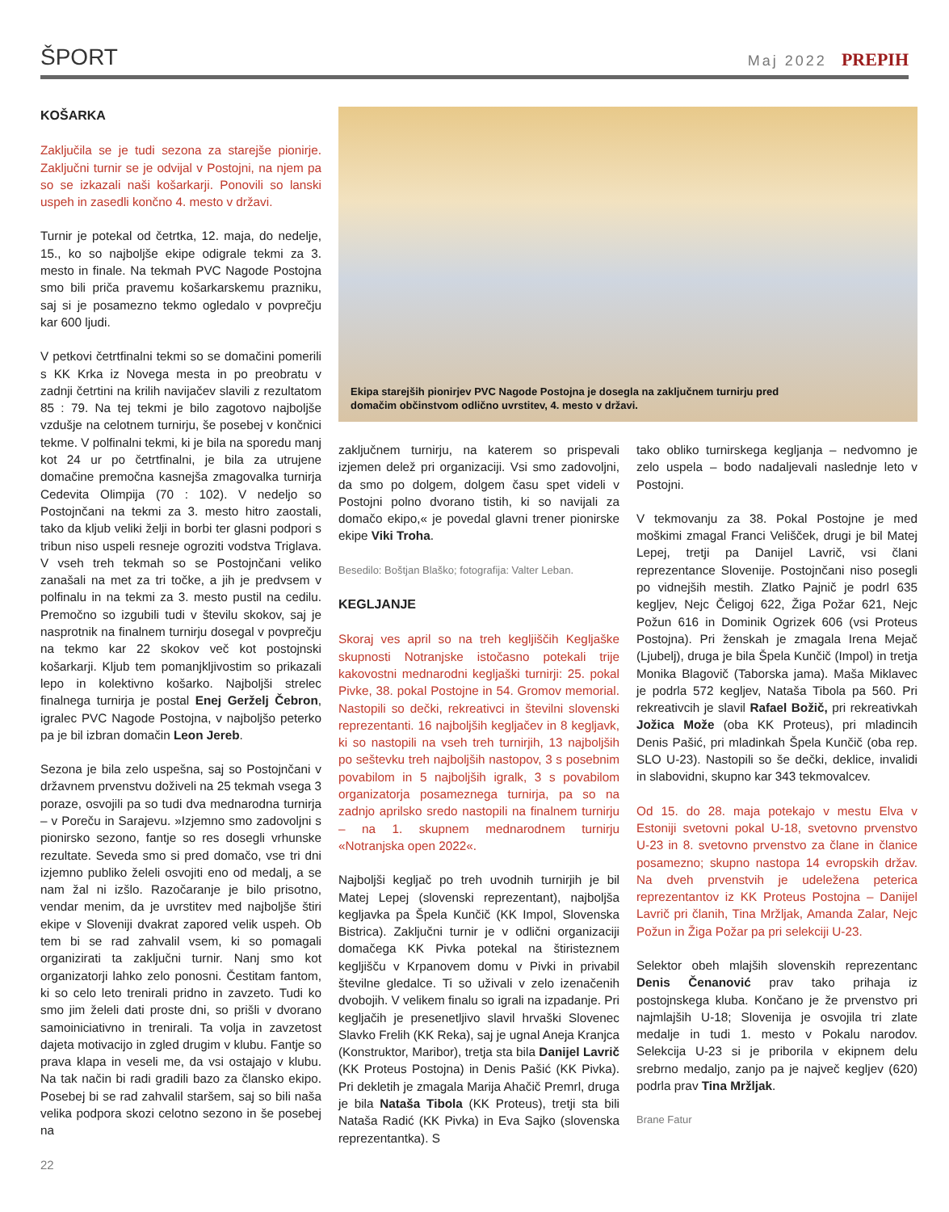ŠPORT
Maj 2022 PREPIH
KOŠARKA
Zaključila se je tudi sezona za starejše pionirje. Zaključni turnir se je odvijal v Postojni, na njem pa so se izkazali naši košarkarji. Ponovili so lanski uspeh in zasedli končno 4. mesto v državi.
Turnir je potekal od četrtka, 12. maja, do nedelje, 15., ko so najboljše ekipe odigrale tekmi za 3. mesto in finale. Na tekmah PVC Nagode Postojna smo bili priča pravemu košarkarskemu prazniku, saj si je posamezno tekmo ogledalo v povprečju kar 600 ljudi.
V petkovi četrtfinalni tekmi so se domačini pomerili s KK Krka iz Novega mesta in po preobratu v zadnji četrtini na krilih navijačev slavili z rezultatom 85 : 79. Na tej tekmi je bilo zagotovo najboljše vzdušje na celotnem turnirju, še posebej v končnici tekme. V polfinalni tekmi, ki je bila na sporedu manj kot 24 ur po četrtfinalni, je bila za utrujene domačine premočna kasnejša zmagovalka turnirja Cedevita Olimpija (70 : 102). V nedeljo so Postojnčani na tekmi za 3. mesto hitro zaostali, tako da kljub veliki želji in borbi ter glasni podpori s tribun niso uspeli resneje ogroziti vodstva Triglava. V vseh treh tekmah so se Postojnčani veliko zanašali na met za tri točke, a jih je predvsem v polfinalu in na tekmi za 3. mesto pustil na cedilu. Premočno so izgubili tudi v številu skokov, saj je nasprotnik na finalnem turnirju dosegal v povprečju na tekmo kar 22 skokov več kot postojnski košarkarji. Kljub tem pomanjkljivostim so prikazali lepo in kolektivno košarko. Najboljši strelec finalnega turnirja je postal Enej Gerželj Čebron, igralec PVC Nagode Postojna, v najboljšo peterko pa je bil izbran domačin Leon Jereb.
Sezona je bila zelo uspešna, saj so Postojnčani v državnem prvenstvu doživeli na 25 tekmah vsega 3 poraze, osvojili pa so tudi dva mednarodna turnirja – v Poreču in Sarajevu. »Izjemno smo zadovoljni s pionirsko sezono, fantje so res dosegli vrhunske rezultate. Seveda smo si pred domačo, vse tri dni izjemno publiko želeli osvojiti eno od medalj, a se nam žal ni izšlo. Razočaranje je bilo prisotno, vendar menim, da je uvrstitev med najboljše štiri ekipe v Sloveniji dvakrat zapored velik uspeh. Ob tem bi se rad zahvalil vsem, ki so pomagali organizirati ta zaključni turnir. Nanj smo kot organizatorji lahko zelo ponosni. Čestitam fantom, ki so celo leto trenirali pridno in zavzeto. Tudi ko smo jim želeli dati proste dni, so prišli v dvorano samoiniciativno in trenirali. Ta volja in zavzetost dajeta motivacijo in zgled drugim v klubu. Fantje so prava klapa in veseli me, da vsi ostajajo v klubu. Na tak način bi radi gradili bazo za člansko ekipo. Posebej bi se rad zahvalil staršem, saj so bili naša velika podpora skozi celotno sezono in še posebej na
22
Ekipa starejših pionirjev PVC Nagode Postojna je dosegla na zaključnem turnirju pred
domačim občinstvom odlično uvrstitev, 4. mesto v državi.
zaključnem turnirju, na katerem so prispevali izjemen delež pri organizaciji. Vsi smo zadovoljni, da smo po dolgem, dolgem času spet videli v Postojni polno dvorano tistih, ki so navijali za domačo ekipo,« je povedal glavni trener pionirske ekipe Viki Troha.
Besedilo: Boštjan Blaško; fotografija: Valter Leban.
KEGLJANJE
Skoraj ves april so na treh kegljiščih Kegljaške skupnosti Notranjske istočasno potekali trije kakovostni mednarodni kegljaški turnirji: 25. pokal Pivke, 38. pokal Postojne in 54. Gromov memorial. Nastopili so dečki, rekreativci in številni slovenski reprezentanti. 16 najboljših kegljačev in 8 kegljavk, ki so nastopili na vseh treh turnirjih, 13 najboljših po seštevku treh najboljših nastopov, 3 s posebnim povabilom in 5 najboljših igralk, 3 s povabilom organizatorja posameznega turnirja, pa so na zadnjo aprilsko sredo nastopili na finalnem turnirju – na 1. skupnem mednarodnem turnirju «Notranjska open 2022«.
Najboljši kegljač po treh uvodnih turnirjih je bil Matej Lepej (slovenski reprezentant), najboljša kegljavka pa Špela Kunčič (KK Impol, Slovenska Bistrica). Zaključni turnir je v odlični organizaciji domačega KK Pivka potekal na štiristeznem kegljišču v Krpanovem domu v Pivki in privabil številne gledalce. Ti so uživali v zelo izenačenih dvobojih. V velikem finalu so igrali na izpadanje. Pri kegljačih je presenetljivo slavil hrvaški Slovenec Slavko Frelih (KK Reka), saj je ugnal Aneja Kranjca (Konstruktor, Maribor), tretja sta bila Danijel Lavrič (KK Proteus Postojna) in Denis Pašić (KK Pivka). Pri dekletih je zmagala Marija Ahačič Premrl, druga je bila Nataša Tibola (KK Proteus), tretji sta bili Nataša Radić (KK Pivka) in Eva Sajko (slovenska reprezentantka). S
tako obliko turnirskega kegljanja – nedvomno je zelo uspela – bodo nadaljevali naslednje leto v Postojni.
V tekmovanju za 38. Pokal Postojne je med moškimi zmagal Franci Velišček, drugi je bil Matej Lepej, tretji pa Danijel Lavrič, vsi člani reprezentance Slovenije. Postojnčani niso posegli po vidnejših mestih. Zlatko Pajnič je podrl 635 kegljev, Nejc Čeligoj 622, Žiga Požar 621, Nejc Požun 616 in Dominik Ogrizek 606 (vsi Proteus Postojna). Pri ženskah je zmagala Irena Mejač (Ljubelj), druga je bila Špela Kunčič (Impol) in tretja Monika Blagovič (Taborska jama). Maša Miklavec je podrla 572 kegljev, Nataša Tibola pa 560. Pri rekreativcih je slavil Rafael Božič, pri rekreativkah Jožica Može (oba KK Proteus), pri mladincih Denis Pašić, pri mladinkah Špela Kunčič (oba rep. SLO U-23). Nastopili so še dečki, deklice, invalidi in slabovidni, skupno kar 343 tekmovalcev.
Od 15. do 28. maja potekajo v mestu Elva v Estoniji svetovni pokal U-18, svetovno prvenstvo U-23 in 8. svetovno prvenstvo za člane in članice posamezno; skupno nastopa 14 evropskih držav. Na dveh prvenstvih je udeležena peterica reprezentantov iz KK Proteus Postojna – Danijel Lavrič pri članih, Tina Mržljak, Amanda Zalar, Nejc Požun in Žiga Požar pa pri selekciji U-23.
Selektor obeh mlajših slovenskih reprezentanc Denis Čenanović prav tako prihaja iz postojnskega kluba. Končano je že prvenstvo pri najmlajših U-18; Slovenija je osvojila tri zlate medalje in tudi 1. mesto v Pokalu narodov. Selekcija U-23 si je priborila v ekipnem delu srebrno medaljo, zanjo pa je največ kegljev (620) podrla prav Tina Mržljak.
Brane Fatur